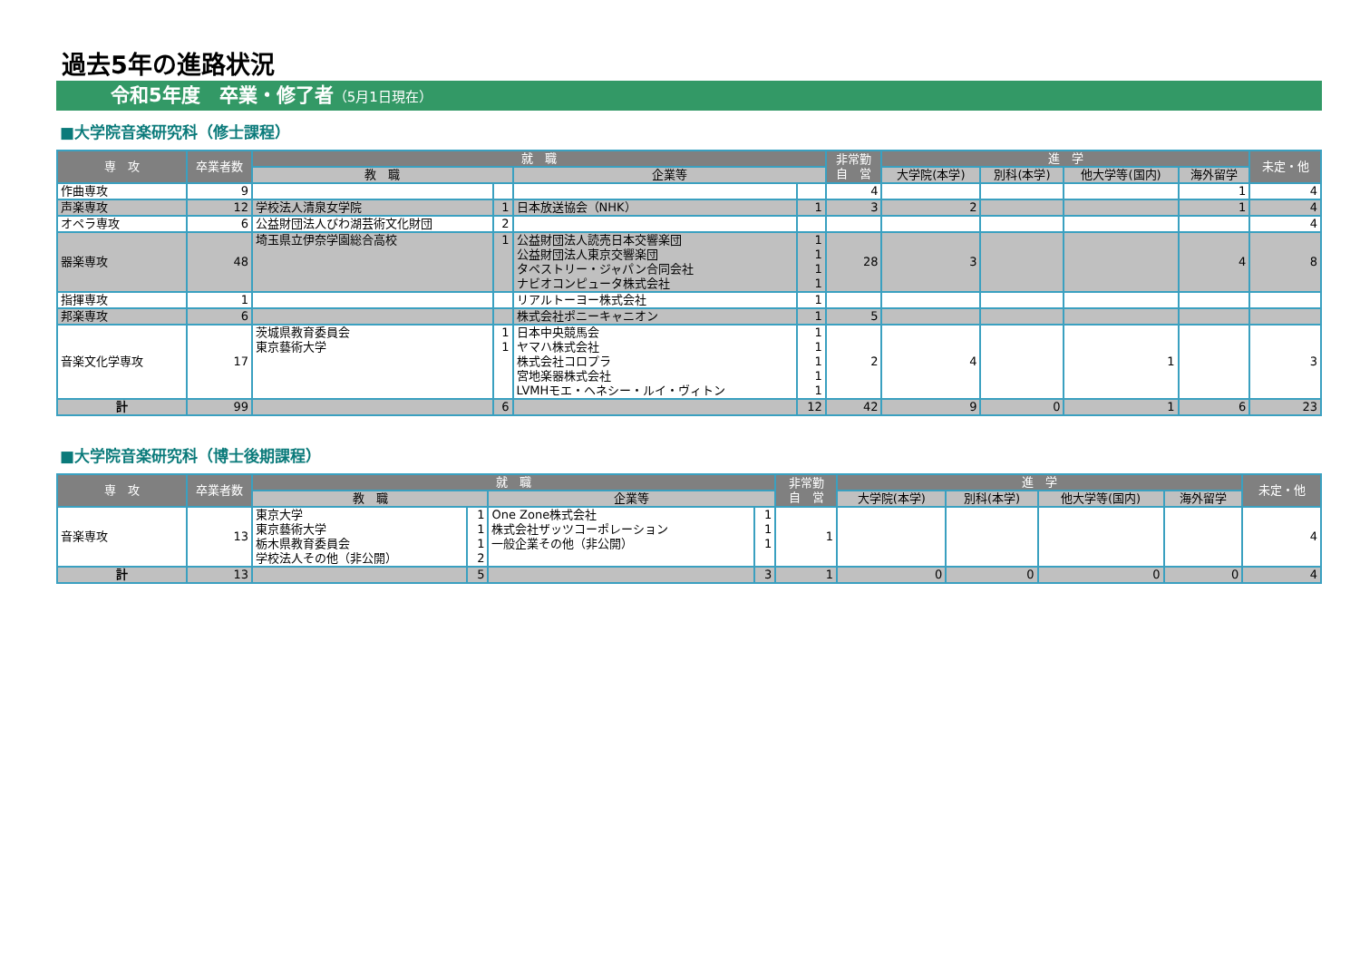過去5年の進路状況
令和5年度　卒業・修了者（5月1日現在）
■大学院音楽研究科（修士課程）
| 専 攻 | 卒業者数 | 就 職 | | | | 非常勤 自 営 | 進 学 | | | | 未定・他 |
| --- | --- | --- | --- | --- | --- | --- | --- | --- | --- | --- | --- |
| | | 教 職 | | 企業等 | | | 大学院(本学) | 別科(本学) | 他大学等(国内) | 海外留学 | |
| 作曲専攻 | 9 | | | | | 4 | | | | 1 | 4 |
| 声楽専攻 | 12 | 学校法人清泉女学院 | 1 | 日本放送協会（NHK） | 1 | 3 | 2 | | | 1 | 4 |
| オペラ専攻 | 6 | 公益財団法人びわ湖芸術文化財団 | 2 | | | | | | | | 4 |
| 器楽専攻 | 48 | 埼玉県立伊奈学園総合高校 | 1 | 公益財団法人読売日本交響楽団 公益財団法人東京交響楽団 タペストリー・ジャパン合同会社 ナビオコンピュータ株式会社 | 1 1 1 1 | 28 | 3 | | | 4 | 8 |
| 指揮専攻 | 1 | | | リアルトーヨー株式会社 | 1 | | | | | | |
| 邦楽専攻 | 6 | | | 株式会社ポニーキャニオン | 1 | 5 | | | | | |
| 音楽文化学専攻 | 17 | 茨城県教育委員会 東京藝術大学 | 1 1 | 日本中央競馬会 ヤマハ株式会社 株式会社コロプラ 宮地楽器株式会社 LVMHモエ・ヘネシー・ルイ・ヴィトン | 1 1 1 1 1 | 2 | 4 | | 1 | | 3 |
| 計 | 99 | | 6 | | 12 | 42 | 9 | 0 | 1 | 6 | 23 |
■大学院音楽研究科（博士後期課程）
| 専 攻 | 卒業者数 | 就 職 | | | | 非常勤 自 営 | 進 学 | | | | 未定・他 |
| --- | --- | --- | --- | --- | --- | --- | --- | --- | --- | --- | --- |
| | | 教 職 | | 企業等 | | | 大学院(本学) | 別科(本学) | 他大学等(国内) | 海外留学 | |
| 音楽専攻 | 13 | 東京大学 東京藝術大学 栃木県教育委員会 学校法人その他（非公開） | 1 1 1 2 | One Zone株式会社 株式会社ザッツコーポレーション 一般企業その他（非公開） | 1 1 1 | 1 | | | | | 4 |
| 計 | 13 | | 5 | | 3 | 1 | 0 | 0 | 0 | 0 | 4 |